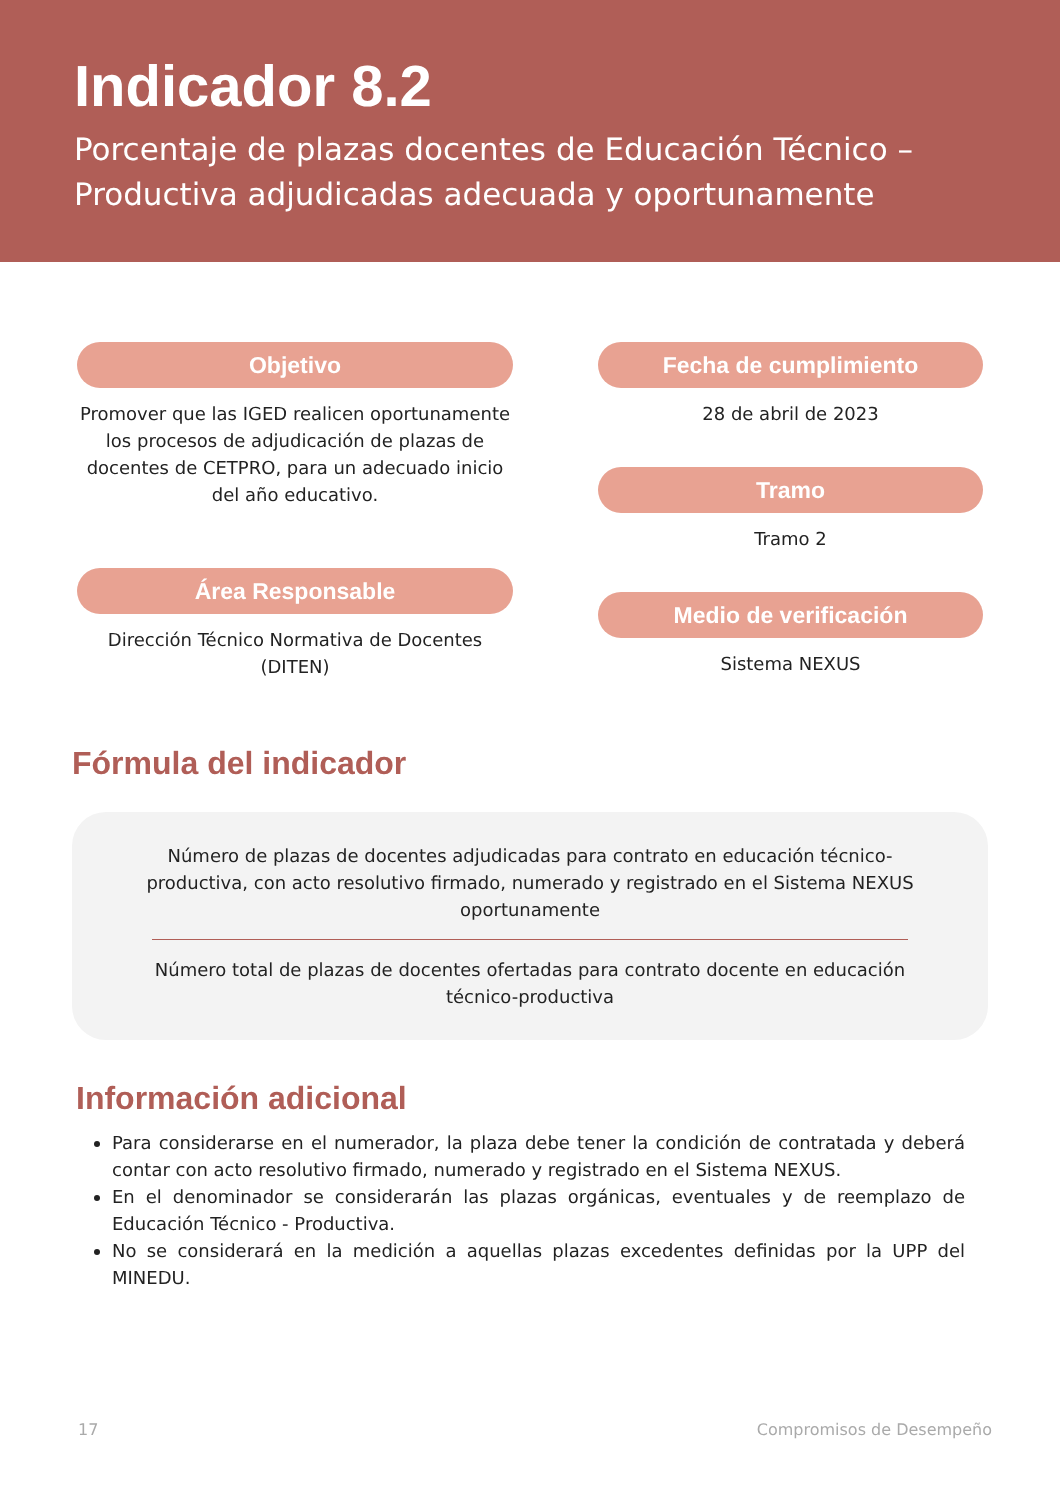Indicador 8.2
Porcentaje de plazas docentes de Educación Técnico – Productiva adjudicadas adecuada y oportunamente
Objetivo
Promover que las IGED realicen oportunamente los procesos de adjudicación de plazas de docentes de CETPRO, para un adecuado inicio del año educativo.
Área Responsable
Dirección Técnico Normativa de Docentes (DITEN)
Fecha de cumplimiento
28 de abril de 2023
Tramo
Tramo 2
Medio de verificación
Sistema NEXUS
Fórmula del indicador
Número de plazas de docentes adjudicadas para contrato en educación técnico-productiva, con acto resolutivo firmado, numerado y registrado en el Sistema NEXUS oportunamente
Número total de plazas de docentes ofertadas para contrato docente en educación técnico-productiva
Información adicional
Para considerarse en el numerador, la plaza debe tener la condición de contratada y deberá contar con acto resolutivo firmado, numerado y registrado en el Sistema NEXUS.
En el denominador se considerarán las plazas orgánicas, eventuales y de reemplazo de Educación Técnico - Productiva.
No se considerará en la medición a aquellas plazas excedentes definidas por la UPP del MINEDU.
17 Compromisos de Desempeño